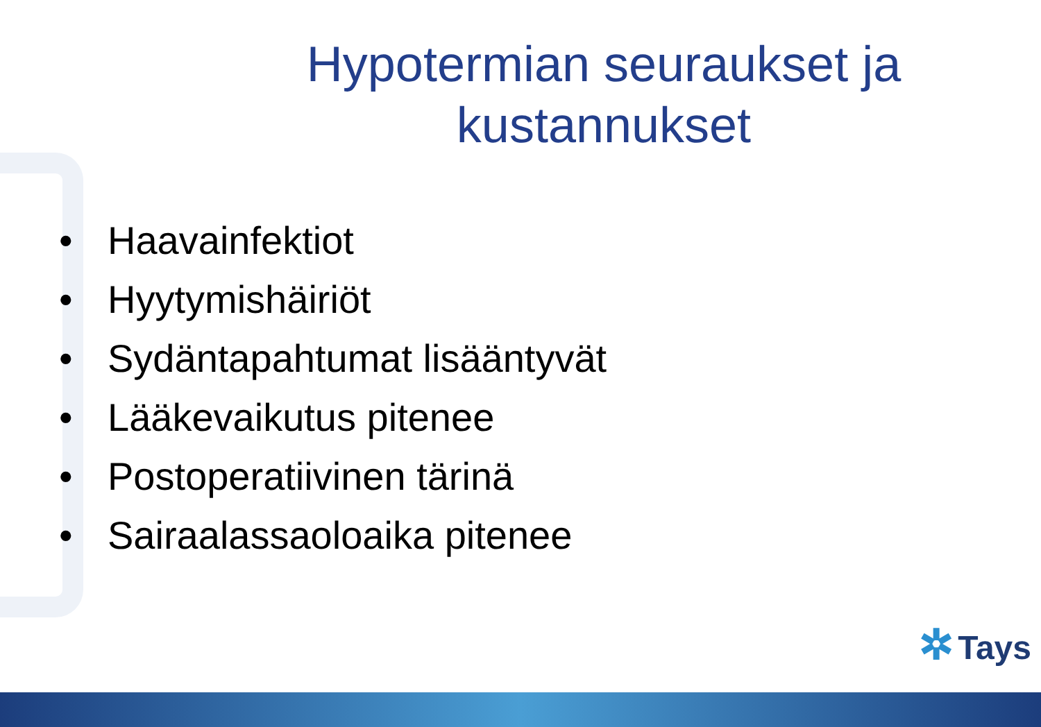Hypotermian seuraukset ja kustannukset
• Haavainfektiot
• Hyytymishäiriöt
• Sydäntapahtumat lisääntyvät
• Lääkevaikutus pitenee
• Postoperatiivinen tärinä
• Sairaalassaoloaika pitenee
✲ Tays